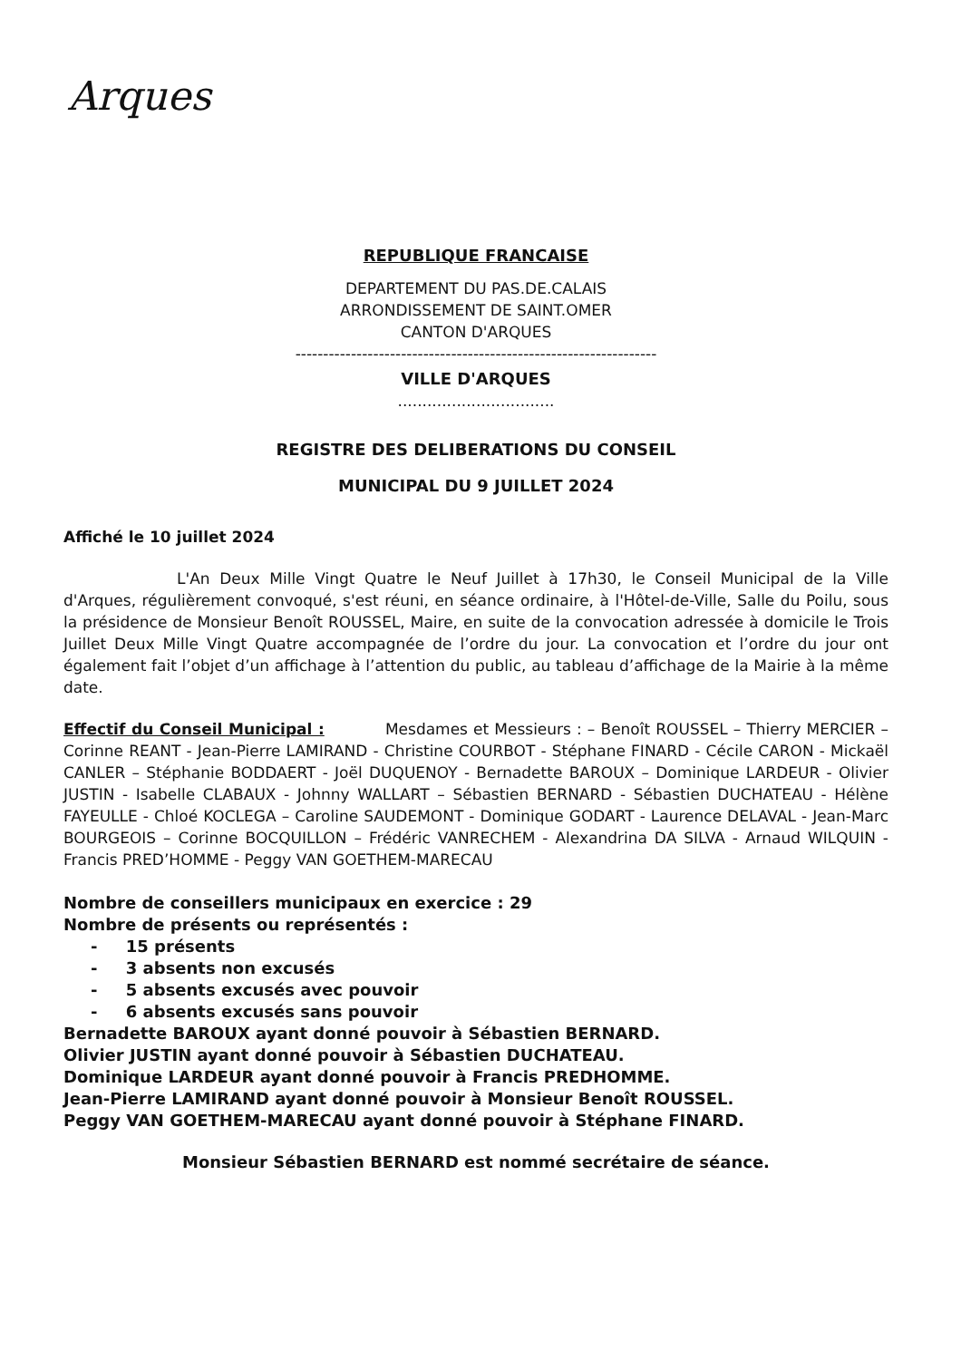Arques
REPUBLIQUE FRANCAISE
DEPARTEMENT DU PAS.DE.CALAIS
ARRONDISSEMENT DE SAINT.OMER
CANTON D'ARQUES
-----------------------------------------------------------------
VILLE D'ARQUES
................................
REGISTRE DES DELIBERATIONS DU CONSEIL
MUNICIPAL DU 9 JUILLET 2024
Affiché le 10 juillet 2024
L'An Deux Mille Vingt Quatre le Neuf Juillet à 17h30, le Conseil Municipal de la Ville d'Arques, régulièrement convoqué, s'est réuni, en séance ordinaire, à l'Hôtel-de-Ville, Salle du Poilu, sous la présidence de Monsieur Benoît ROUSSEL, Maire, en suite de la convocation adressée à domicile le Trois Juillet Deux Mille Vingt Quatre accompagnée de l’ordre du jour. La convocation et l’ordre du jour ont également fait l’objet d’un affichage à l’attention du public, au tableau d’affichage de la Mairie à la même date.
Effectif du Conseil Municipal : Mesdames et Messieurs : – Benoît ROUSSEL – Thierry MERCIER – Corinne REANT - Jean-Pierre LAMIRAND - Christine COURBOT - Stéphane FINARD - Cécile CARON - Mickaël CANLER – Stéphanie BODDAERT - Joël DUQUENOY - Bernadette BAROUX – Dominique LARDEUR - Olivier JUSTIN - Isabelle CLABAUX - Johnny WALLART – Sébastien BERNARD - Sébastien DUCHATEAU - Hélène FAYEULLE - Chloé KOCLEGA – Caroline SAUDEMONT - Dominique GODART - Laurence DELAVAL - Jean-Marc BOURGEOIS – Corinne BOCQUILLON – Frédéric VANRECHEM - Alexandrina DA SILVA - Arnaud WILQUIN - Francis PRED’HOMME - Peggy VAN GOETHEM-MARECAU
Nombre de conseillers municipaux en exercice : 29
Nombre de présents ou représentés :
- 15 présents
- 3 absents non excusés
- 5 absents excusés avec pouvoir
- 6 absents excusés sans pouvoir
Bernadette BAROUX ayant donné pouvoir à Sébastien BERNARD.
Olivier JUSTIN ayant donné pouvoir à Sébastien DUCHATEAU.
Dominique LARDEUR ayant donné pouvoir à Francis PREDHOMME.
Jean-Pierre LAMIRAND ayant donné pouvoir à Monsieur Benoît ROUSSEL.
Peggy VAN GOETHEM-MARECAU ayant donné pouvoir à Stéphane FINARD.
Monsieur Sébastien BERNARD est nommé secrétaire de séance.